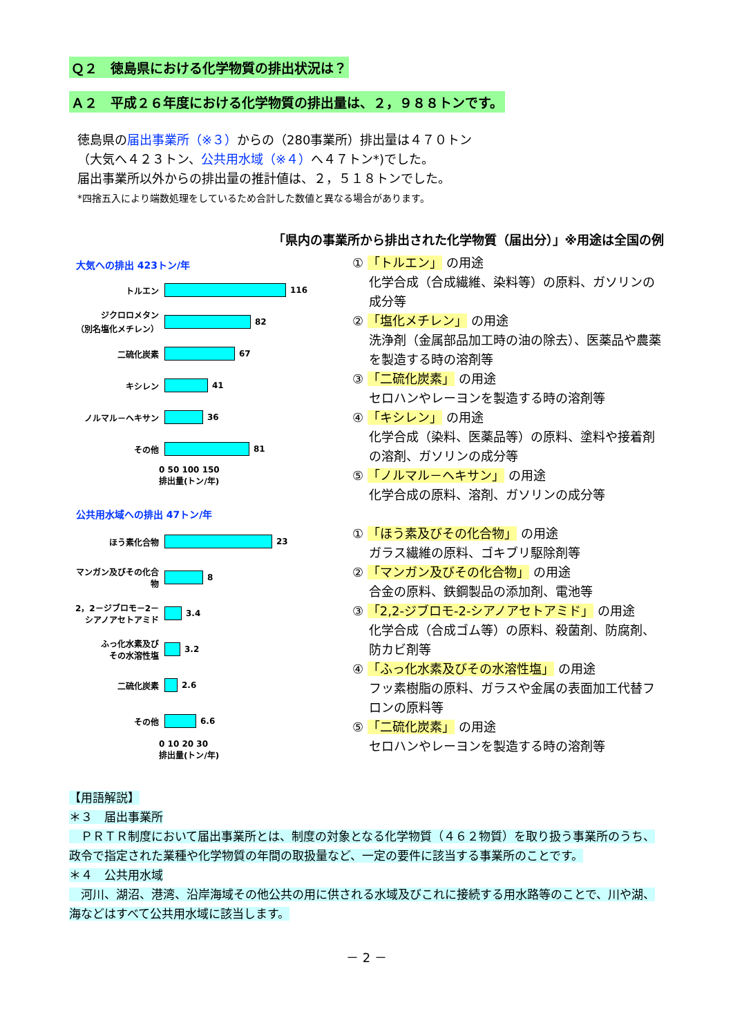Ｑ２　徳島県における化学物質の排出状況は？
Ａ２　平成２６年度における化学物質の排出量は、２，９８８トンです。
徳島県の届出事業所（※３）からの（280事業所）排出量は４７０トン
（大気へ４２３トン、公共用水域（※４）へ４７トン*)でした。
届出事業所以外からの排出量の推計値は、２，５１８トンでした。
*四捨五入により端数処理をしているため合計した数値と異なる場合があります。
「県内の事業所から排出された化学物質（届出分）」※用途は全国の例
大気への排出 423トン/年
トルエン 116
ジクロロメタン
（別名塩化メチレン） 82
二硫化炭素 67
キシレン 41
ノルマル－ヘキサン 36
その他 81
0 50 100 150
排出量(トン/年)
公共用水域への排出 47トン/年
ほう素化合物 23
マンガン及びその化合物 8
2，2－ジブロモ－2－
シアノアセトアミド 3.4
ふっ化水素及び
その水溶性塩 3.2
二硫化炭素 2.6
その他 6.6
0 10 20 30
排出量(トン/年)
① 「トルエン」 の用途
化学合成（合成繊維、染料等）の原料、ガソリンの成分等
② 「塩化メチレン」 の用途
洗浄剤（金属部品加工時の油の除去）、医薬品や農薬を製造する時の溶剤等
③ 「二硫化炭素」 の用途
セロハンやレーヨンを製造する時の溶剤等
④ 「キシレン」 の用途
化学合成（染料、医薬品等）の原料、塗料や接着剤の溶剤、ガソリンの成分等
⑤ 「ノルマル－ヘキサン」 の用途
化学合成の原料、溶剤、ガソリンの成分等
① 「ほう素及びその化合物」 の用途
ガラス繊維の原料、ゴキブリ駆除剤等
② 「マンガン及びその化合物」 の用途
合金の原料、鉄鋼製品の添加剤、電池等
③ 「2,2-ジブロモ-2-シアノアセトアミド」 の用途
化学合成（合成ゴム等）の原料、殺菌剤、防腐剤、防カビ剤等
④ 「ふっ化水素及びその水溶性塩」 の用途
フッ素樹脂の原料、ガラスや金属の表面加工代替フロンの原料等
⑤ 「二硫化炭素」 の用途
セロハンやレーヨンを製造する時の溶剤等
【用語解説】
＊３　届出事業所
　ＰＲＴＲ制度において届出事業所とは、制度の対象となる化学物質（４６２物質）を取り扱う事業所のうち、政令で指定された業種や化学物質の年間の取扱量など、一定の要件に該当する事業所のことです。
＊４　公共用水域
　河川、湖沼、港湾、沿岸海域その他公共の用に供される水域及びこれに接続する用水路等のことで、川や湖、海などはすべて公共用水域に該当します。
－ 2 －